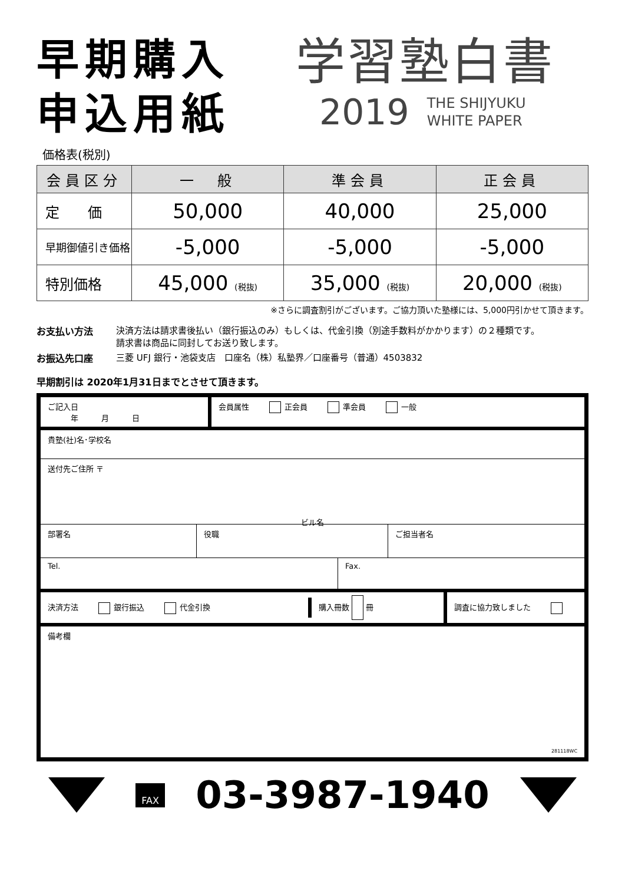早期購入
申込用紙
学習塾白書
2019 THE SHIJYUKU
WHITE PAPER
価格表(税別)
| 会員区分 | 一 般 | 準会員 | 正会員 |
| --- | --- | --- | --- |
| 定 価 | 50,000 | 40,000 | 25,000 |
| 早期御値引き価格 | -5,000 | -5,000 | -5,000 |
| 特別価格 | 45,000 (税抜) | 35,000 (税抜) | 20,000 (税抜) |
※さらに調査割引がございます。ご協力頂いた塾様には、5,000円引かせて頂きます。
お支払い方法 決済方法は請求書後払い（銀行振込のみ）もしくは、代金引換（別途手数料がかかります）の２種類です。
請求書は商品に同封してお送り致します。
お振込先口座 三菱 UFJ 銀行・池袋支店　口座名（株）私塾界／口座番号（普通）4503832
早期割引は 2020年1月31日までとさせて頂きます。
ご記入日
　　　年　　　月　　　日
会員属性 正会員 準会員 一般
貴塾(社)名･学校名
送付先ご住所 〒
ビル名
部署名 役職 ご担当者名
Tel. Fax.
決済方法 銀行振込 代金引換 購入冊数 冊 調査に協力致しました
備考欄
281118WC
FAX
03-3987-1940